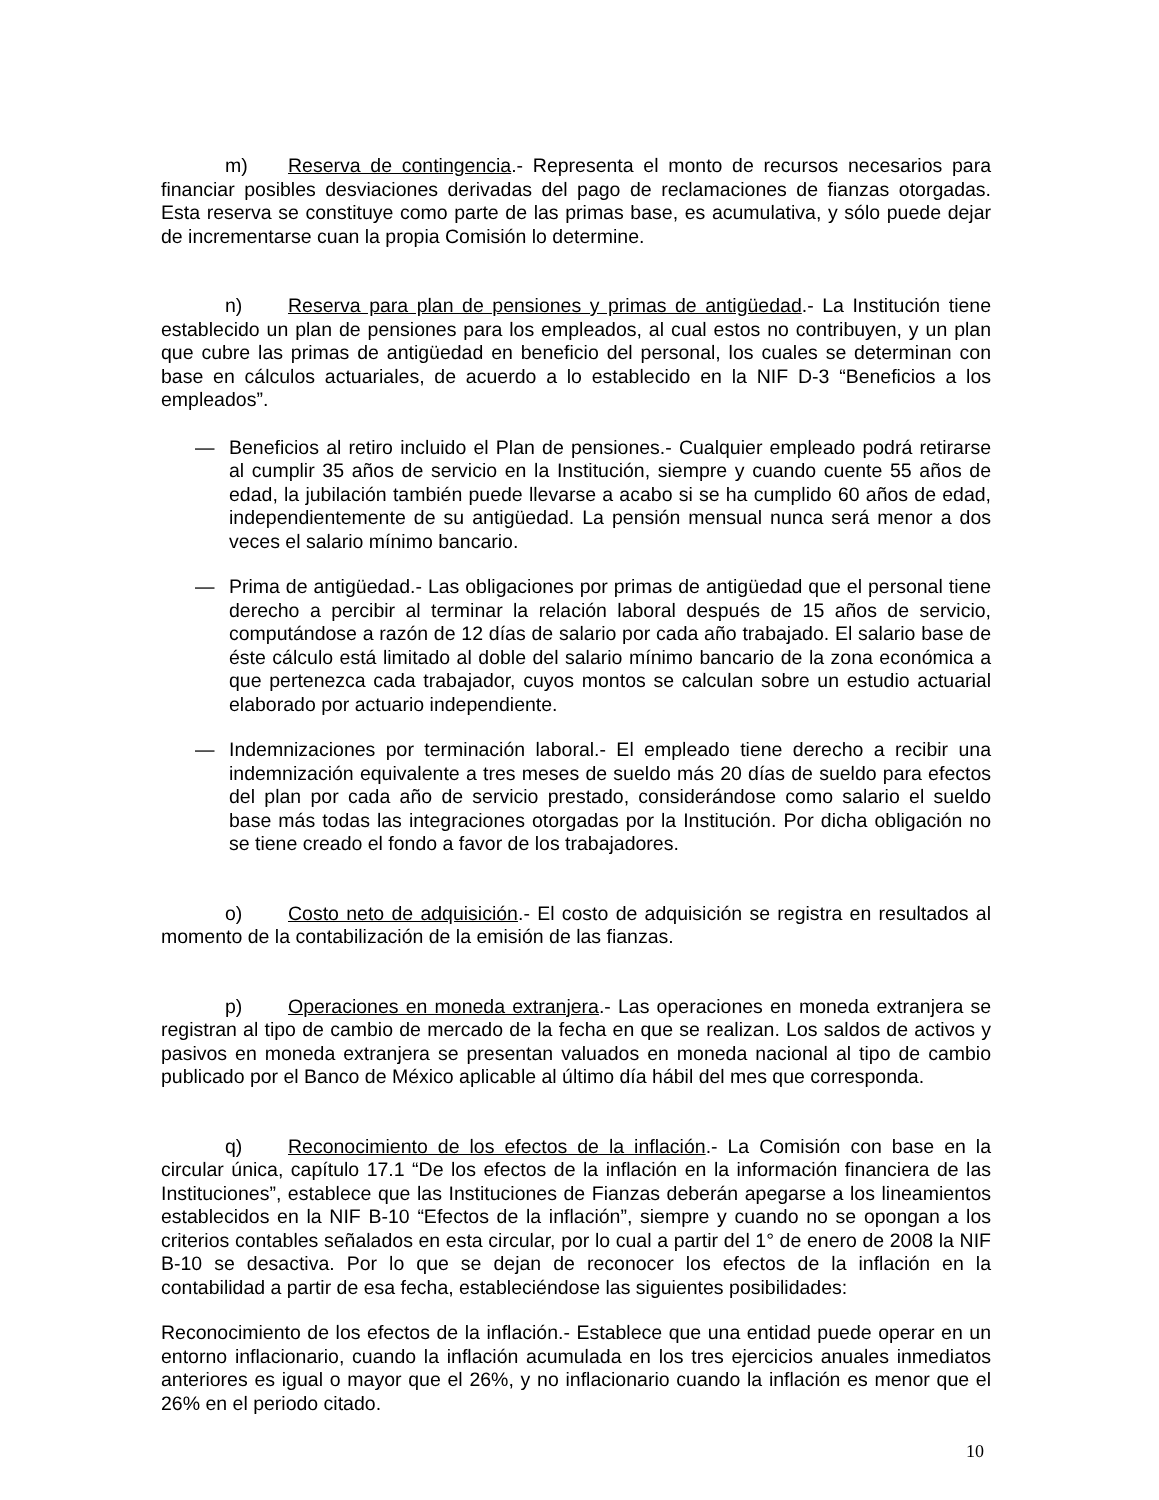m) Reserva de contingencia.- Representa el monto de recursos necesarios para financiar posibles desviaciones derivadas del pago de reclamaciones de fianzas otorgadas. Esta reserva se constituye como parte de las primas base, es acumulativa, y sólo puede dejar de incrementarse cuan la propia Comisión lo determine.
n) Reserva para plan de pensiones y primas de antigüedad.- La Institución tiene establecido un plan de pensiones para los empleados, al cual estos no contribuyen, y un plan que cubre las primas de antigüedad en beneficio del personal, los cuales se determinan con base en cálculos actuariales, de acuerdo a lo establecido en la NIF D-3 “Beneficios a los empleados”.
— Beneficios al retiro incluido el Plan de pensiones.- Cualquier empleado podrá retirarse al cumplir 35 años de servicio en la Institución, siempre y cuando cuente 55 años de edad, la jubilación también puede llevarse a acabo si se ha cumplido 60 años de edad, independientemente de su antigüedad. La pensión mensual nunca será menor a dos veces el salario mínimo bancario.
— Prima de antigüedad.- Las obligaciones por primas de antigüedad que el personal tiene derecho a percibir al terminar la relación laboral después de 15 años de servicio, computándose a razón de 12 días de salario por cada año trabajado. El salario base de éste cálculo está limitado al doble del salario mínimo bancario de la zona económica a que pertenezca cada trabajador, cuyos montos se calculan sobre un estudio actuarial elaborado por actuario independiente.
— Indemnizaciones por terminación laboral.- El empleado tiene derecho a recibir una indemnización equivalente a tres meses de sueldo más 20 días de sueldo para efectos del plan por cada año de servicio prestado, considerándose como salario el sueldo base más todas las integraciones otorgadas por la Institución. Por dicha obligación no se tiene creado el fondo a favor de los trabajadores.
o) Costo neto de adquisición.- El costo de adquisición se registra en resultados al momento de la contabilización de la emisión de las fianzas.
p) Operaciones en moneda extranjera.- Las operaciones en moneda extranjera se registran al tipo de cambio de mercado de la fecha en que se realizan. Los saldos de activos y pasivos en moneda extranjera se presentan valuados en moneda nacional al tipo de cambio publicado por el Banco de México aplicable al último día hábil del mes que corresponda.
q) Reconocimiento de los efectos de la inflación.- La Comisión con base en la circular única, capítulo 17.1 “De los efectos de la inflación en la información financiera de las Instituciones”, establece que las Instituciones de Fianzas deberán apegarse a los lineamientos establecidos en la NIF B-10 “Efectos de la inflación”, siempre y cuando no se opongan a los criterios contables señalados en esta circular, por lo cual a partir del 1° de enero de 2008 la NIF B-10 se desactiva. Por lo que se dejan de reconocer los efectos de la inflación en la contabilidad a partir de esa fecha, estableciéndose las siguientes posibilidades:
Reconocimiento de los efectos de la inflación.- Establece que una entidad puede operar en un entorno inflacionario, cuando la inflación acumulada en los tres ejercicios anuales inmediatos anteriores es igual o mayor que el 26%, y no inflacionario cuando la inflación es menor que el 26% en el periodo citado.
10